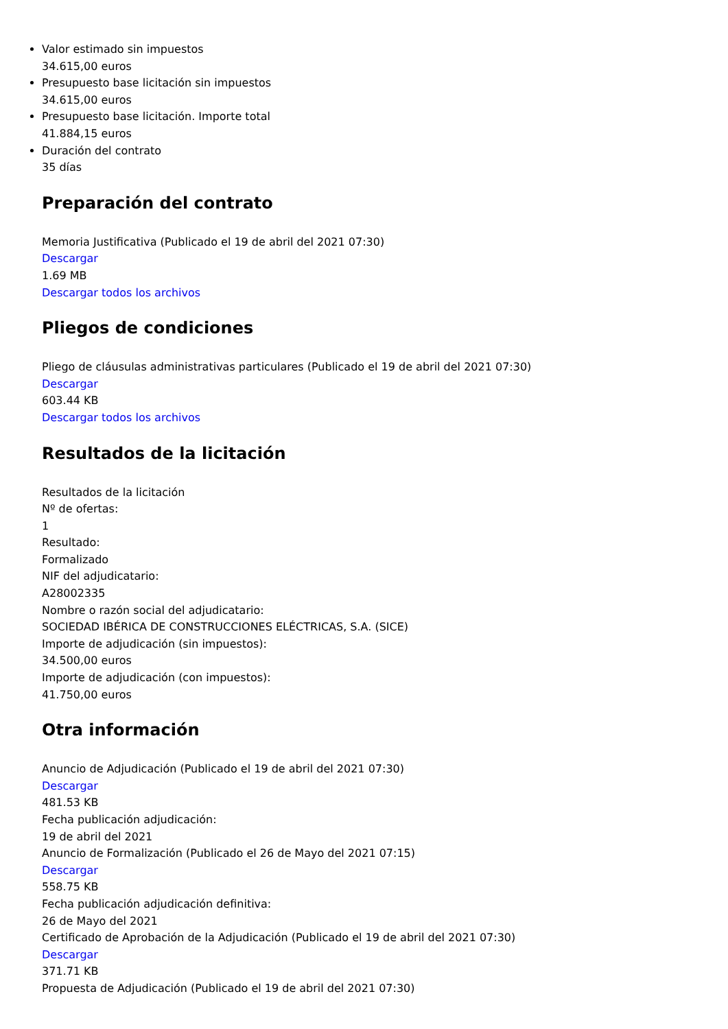Valor estimado sin impuestos
34.615,00 euros
Presupuesto base licitación sin impuestos
34.615,00 euros
Presupuesto base licitación. Importe total
41.884,15 euros
Duración del contrato
35 días
Preparación del contrato
Memoria Justificativa (Publicado el 19 de abril del 2021 07:30)
Descargar
1.69 MB
Descargar todos los archivos
Pliegos de condiciones
Pliego de cláusulas administrativas particulares (Publicado el 19 de abril del 2021 07:30)
Descargar
603.44 KB
Descargar todos los archivos
Resultados de la licitación
Resultados de la licitación
Nº de ofertas:
1
Resultado:
Formalizado
NIF del adjudicatario:
A28002335
Nombre o razón social del adjudicatario:
SOCIEDAD IBÉRICA DE CONSTRUCCIONES ELÉCTRICAS, S.A. (SICE)
Importe de adjudicación (sin impuestos):
34.500,00 euros
Importe de adjudicación (con impuestos):
41.750,00 euros
Otra información
Anuncio de Adjudicación (Publicado el 19 de abril del 2021 07:30)
Descargar
481.53 KB
Fecha publicación adjudicación:
19 de abril del 2021
Anuncio de Formalización (Publicado el 26 de Mayo del 2021 07:15)
Descargar
558.75 KB
Fecha publicación adjudicación definitiva:
26 de Mayo del 2021
Certificado de Aprobación de la Adjudicación (Publicado el 19 de abril del 2021 07:30)
Descargar
371.71 KB
Propuesta de Adjudicación (Publicado el 19 de abril del 2021 07:30)